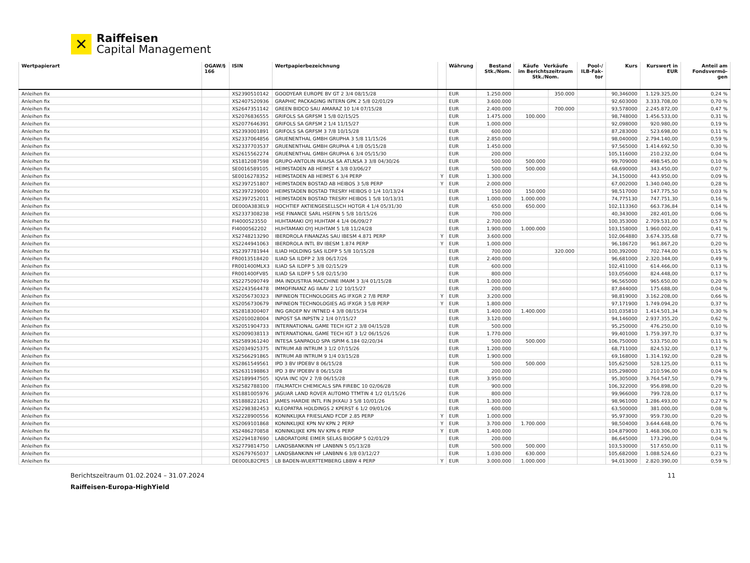✕
Raiffeisen
Capital Management
| Wertpapierart | OGAW/§ 166 | ISIN | Wertpapierbezeichnung | | Währung | Bestand Stk./Nom. | Käufe Verkäufe im Berichtszeitraum Stk./Nom. | | Pool-/ ILB-Fak-tor | Kurs | Kurswert in EUR | Anteil am Fondsvermö-gen |
| --- | --- | --- | --- | --- | --- | --- | --- | --- | --- | --- | --- | --- |
| Anleihen fix | | XS2390510142 | GOODYEAR EUROPE BV GT 2 3/4 08/15/28 | | EUR | 1.250.000 | | 350.000 | | 90,346000 | 1.129.325,00 | 0,24 % |
| Anleihen fix | | XS2407520936 | GRAPHIC PACKAGING INTERN GPK 2 5/8 02/01/29 | | EUR | 3.600.000 | | | | 92,603000 | 3.333.708,00 | 0,70 % |
| Anleihen fix | | XS2647351142 | GREEN BIDCO SAU AMARAZ 10 1/4 07/15/28 | | EUR | 2.400.000 | | 700.000 | | 93,578000 | 2.245.872,00 | 0,47 % |
| Anleihen fix | | XS2076836555 | GRIFOLS SA GRFSM 1 5/8 02/15/25 | | EUR | 1.475.000 | 100.000 | | | 98,748000 | 1.456.533,00 | 0,31 % |
| Anleihen fix | | XS2077646391 | GRIFOLS SA GRFSM 2 1/4 11/15/27 | | EUR | 1.000.000 | | | | 92,098000 | 920.980,00 | 0,19 % |
| Anleihen fix | | XS2393001891 | GRIFOLS SA GRFSM 3 7/8 10/15/28 | | EUR | 600.000 | | | | 87,283000 | 523.698,00 | 0,11 % |
| Anleihen fix | | XS2337064856 | GRUENENTHAL GMBH GRUPHA 3 5/8 11/15/26 | | EUR | 2.850.000 | | | | 98,040000 | 2.794.140,00 | 0,59 % |
| Anleihen fix | | XS2337703537 | GRUENENTHAL GMBH GRUPHA 4 1/8 05/15/28 | | EUR | 1.450.000 | | | | 97,565000 | 1.414.692,50 | 0,30 % |
| Anleihen fix | | XS2615562274 | GRUENENTHAL GMBH GRUPHA 6 3/4 05/15/30 | | EUR | 200.000 | | | | 105,116000 | 210.232,00 | 0,04 % |
| Anleihen fix | | XS1812087598 | GRUPO-ANTOLIN IRAUSA SA ATLNSA 3 3/8 04/30/26 | | EUR | 500.000 | 500.000 | | | 99,709000 | 498.545,00 | 0,10 % |
| Anleihen fix | | SE0016589105 | HEIMSTADEN AB HEIMST 4 3/8 03/06/27 | | EUR | 500.000 | 500.000 | | | 68,690000 | 343.450,00 | 0,07 % |
| Anleihen fix | | SE0016278352 | HEIMSTADEN AB HEIMST 6 3/4 PERP | Y | EUR | 1.300.000 | | | | 34,150000 | 443.950,00 | 0,09 % |
| Anleihen fix | | XS2397251807 | HEIMSTADEN BOSTAD AB HEIBOS 3 5/8 PERP | Y | EUR | 2.000.000 | | | | 67,002000 | 1.340.040,00 | 0,28 % |
| Anleihen fix | | XS2397239000 | HEIMSTADEN BOSTAD TRESRY HEIBOS 0 1/4 10/13/24 | | EUR | 150.000 | 150.000 | | | 98,517000 | 147.775,50 | 0,03 % |
| Anleihen fix | | XS2397252011 | HEIMSTADEN BOSTAD TRESRY HEIBOS 1 5/8 10/13/31 | | EUR | 1.000.000 | 1.000.000 | | | 74,775130 | 747.751,30 | 0,16 % |
| Anleihen fix | | DE000A383EL9 | HOCHTIEF AKTIENGESELLSCH HOTGR 4 1/4 05/31/30 | | EUR | 650.000 | 650.000 | | | 102,113360 | 663.736,84 | 0,14 % |
| Anleihen fix | | XS2337308238 | HSE FINANCE SARL HSEFIN 5 5/8 10/15/26 | | EUR | 700.000 | | | | 40,343000 | 282.401,00 | 0,06 % |
| Anleihen fix | | FI4000523550 | HUHTAMAKI OYJ HUHTAM 4 1/4 06/09/27 | | EUR | 2.700.000 | | | | 100,353000 | 2.709.531,00 | 0,57 % |
| Anleihen fix | | FI4000562202 | HUHTAMAKI OYJ HUHTAM 5 1/8 11/24/28 | | EUR | 1.900.000 | 1.000.000 | | | 103,158000 | 1.960.002,00 | 0,41 % |
| Anleihen fix | | XS2748213290 | IBERDROLA FINANZAS SAU IBESM 4.871 PERP | Y | EUR | 3.600.000 | | | | 102,064880 | 3.674.335,68 | 0,77 % |
| Anleihen fix | | XS2244941063 | IBERDROLA INTL BV IBESM 1.874 PERP | Y | EUR | 1.000.000 | | | | 96,186720 | 961.867,20 | 0,20 % |
| Anleihen fix | | XS2397781944 | ILIAD HOLDING SAS ILDFP 5 5/8 10/15/28 | | EUR | 700.000 | | 320.000 | | 100,392000 | 702.744,00 | 0,15 % |
| Anleihen fix | | FR0013518420 | ILIAD SA ILDFP 2 3/8 06/17/26 | | EUR | 2.400.000 | | | | 96,681000 | 2.320.344,00 | 0,49 % |
| Anleihen fix | | FR001400MLX3 | ILIAD SA ILDFP 5 3/8 02/15/29 | | EUR | 600.000 | | | | 102,411000 | 614.466,00 | 0,13 % |
| Anleihen fix | | FR001400FV85 | ILIAD SA ILDFP 5 5/8 02/15/30 | | EUR | 800.000 | | | | 103,056000 | 824.448,00 | 0,17 % |
| Anleihen fix | | XS2275090749 | IMA INDUSTRIA MACCHINE IMAIM 3 3/4 01/15/28 | | EUR | 1.000.000 | | | | 96,565000 | 965.650,00 | 0,20 % |
| Anleihen fix | | XS2243564478 | IMMOFINANZ AG IIAAV 2 1/2 10/15/27 | | EUR | 200.000 | | | | 87,844000 | 175.688,00 | 0,04 % |
| Anleihen fix | | XS2056730323 | INFINEON TECHNOLOGIES AG IFXGR 2 7/8 PERP | Y | EUR | 3.200.000 | | | | 98,819000 | 3.162.208,00 | 0,66 % |
| Anleihen fix | | XS2056730679 | INFINEON TECHNOLOGIES AG IFXGR 3 5/8 PERP | Y | EUR | 1.800.000 | | | | 97,171900 | 1.749.094,20 | 0,37 % |
| Anleihen fix | | XS2818300407 | ING GROEP NV INTNED 4 3/8 08/15/34 | | EUR | 1.400.000 | 1.400.000 | | | 101,035810 | 1.414.501,34 | 0,30 % |
| Anleihen fix | | XS2010028004 | INPOST SA INPSTN 2 1/4 07/15/27 | | EUR | 3.120.000 | | | | 94,146000 | 2.937.355,20 | 0,62 % |
| Anleihen fix | | XS2051904733 | INTERNATIONAL GAME TECH IGT 2 3/8 04/15/28 | | EUR | 500.000 | | | | 95,250000 | 476.250,00 | 0,10 % |
| Anleihen fix | | XS2009038113 | INTERNATIONAL GAME TECH IGT 3 1/2 06/15/26 | | EUR | 1.770.000 | | | | 99,401000 | 1.759.397,70 | 0,37 % |
| Anleihen fix | | XS2589361240 | INTESA SANPAOLO SPA ISPIM 6.184 02/20/34 | | EUR | 500.000 | 500.000 | | | 106,750000 | 533.750,00 | 0,11 % |
| Anleihen fix | | XS2034925375 | INTRUM AB INTRUM 3 1/2 07/15/26 | | EUR | 1.200.000 | | | | 68,711000 | 824.532,00 | 0,17 % |
| Anleihen fix | | XS2566291865 | INTRUM AB INTRUM 9 1/4 03/15/28 | | EUR | 1.900.000 | | | | 69,168000 | 1.314.192,00 | 0,28 % |
| Anleihen fix | | XS2861549561 | IPD 3 BV IPDEBV 8 06/15/28 | | EUR | 500.000 | 500.000 | | | 105,625000 | 528.125,00 | 0,11 % |
| Anleihen fix | | XS2631198863 | IPD 3 BV IPDEBV 8 06/15/28 | | EUR | 200.000 | | | | 105,298000 | 210.596,00 | 0,04 % |
| Anleihen fix | | XS2189947505 | IQVIA INC IQV 2 7/8 06/15/28 | | EUR | 3.950.000 | | | | 95,305000 | 3.764.547,50 | 0,79 % |
| Anleihen fix | | XS2582788100 | ITALMATCH CHEMICALS SPA FIREBC 10 02/06/28 | | EUR | 900.000 | | | | 106,322000 | 956.898,00 | 0,20 % |
| Anleihen fix | | XS1881005976 | JAGUAR LAND ROVER AUTOMO TTMTIN 4 1/2 01/15/26 | | EUR | 800.000 | | | | 99,966000 | 799.728,00 | 0,17 % |
| Anleihen fix | | XS1888221261 | JAMES HARDIE INTL FIN JHXAU 3 5/8 10/01/26 | | EUR | 1.300.000 | | | | 98,961000 | 1.286.493,00 | 0,27 % |
| Anleihen fix | | XS2298382453 | KLEOPATRA HOLDINGS 2 KPERST 6 1/2 09/01/26 | | EUR | 600.000 | | | | 63,500000 | 381.000,00 | 0,08 % |
| Anleihen fix | | XS2228900556 | KONINKLIJKA FRIESLAND FCDF 2.85 PERP | Y | EUR | 1.000.000 | | | | 95,973000 | 959.730,00 | 0,20 % |
| Anleihen fix | | XS2069101868 | KONINKLIJKE KPN NV KPN 2 PERP | Y | EUR | 3.700.000 | 1.700.000 | | | 98,504000 | 3.644.648,00 | 0,76 % |
| Anleihen fix | | XS2486270858 | KONINKLIJKE KPN NV KPN 6 PERP | Y | EUR | 1.400.000 | | | | 104,879000 | 1.468.306,00 | 0,31 % |
| Anleihen fix | | XS2294187690 | LABORATOIRE EIMER SELAS BIOGRP 5 02/01/29 | | EUR | 200.000 | | | | 86,645000 | 173.290,00 | 0,04 % |
| Anleihen fix | | XS2779814750 | LANDSBANKINN HF LANBNN 5 05/13/28 | | EUR | 500.000 | 500.000 | | | 103,530000 | 517.650,00 | 0,11 % |
| Anleihen fix | | XS2679765037 | LANDSBANKINN HF LANBNN 6 3/8 03/12/27 | | EUR | 1.030.000 | 630.000 | | | 105,682000 | 1.088.524,60 | 0,23 % |
| Anleihen fix | | DE000LB2CPE5 | LB BADEN-WUERTTEMBERG LBBW 4 PERP | Y | EUR | 3.000.000 | 1.000.000 | | | 94,013000 | 2.820.390,00 | 0,59 % |
Berichtszeitraum 01.02.2024 – 31.07.2024 11
Raiffeisen-Europa-HighYield